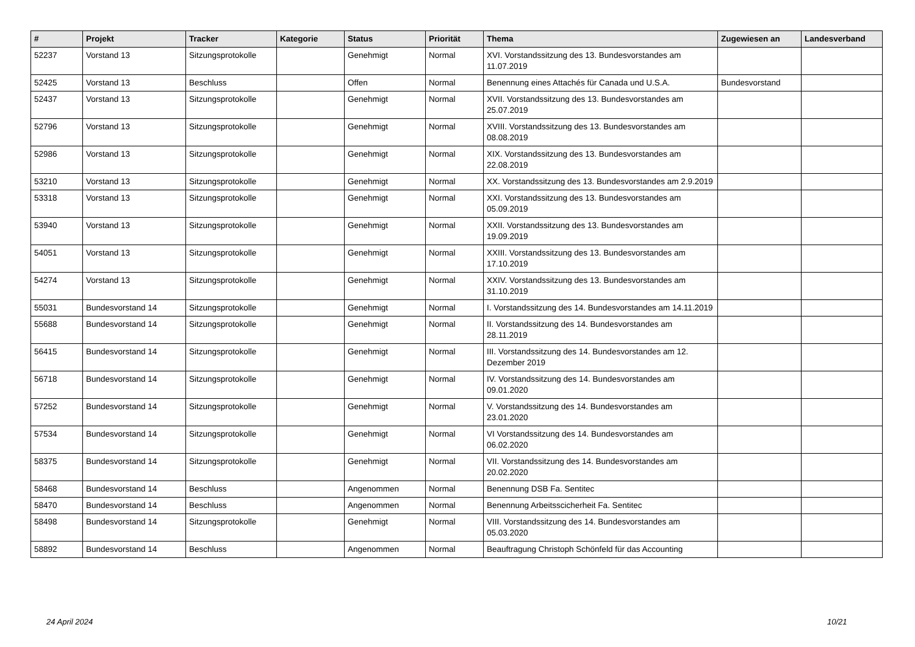| # | Projekt | Tracker | Kategorie | Status | Priorität | Thema | Zugewiesen an | Landesverband |
| --- | --- | --- | --- | --- | --- | --- | --- | --- |
| 52237 | Vorstand 13 | Sitzungsprotokolle | | Genehmigt | Normal | XVI. Vorstandssitzung des 13. Bundesvorstandes am 11.07.2019 | | |
| 52425 | Vorstand 13 | Beschluss | | Offen | Normal | Benennung eines Attachés für Canada und U.S.A. | Bundesvorstand | |
| 52437 | Vorstand 13 | Sitzungsprotokolle | | Genehmigt | Normal | XVII. Vorstandssitzung des 13. Bundesvorstandes am 25.07.2019 | | |
| 52796 | Vorstand 13 | Sitzungsprotokolle | | Genehmigt | Normal | XVIII. Vorstandssitzung des 13. Bundesvorstandes am 08.08.2019 | | |
| 52986 | Vorstand 13 | Sitzungsprotokolle | | Genehmigt | Normal | XIX. Vorstandssitzung des 13. Bundesvorstandes am 22.08.2019 | | |
| 53210 | Vorstand 13 | Sitzungsprotokolle | | Genehmigt | Normal | XX. Vorstandssitzung des 13. Bundesvorstandes am 2.9.2019 | | |
| 53318 | Vorstand 13 | Sitzungsprotokolle | | Genehmigt | Normal | XXI. Vorstandssitzung des 13. Bundesvorstandes am 05.09.2019 | | |
| 53940 | Vorstand 13 | Sitzungsprotokolle | | Genehmigt | Normal | XXII. Vorstandssitzung des 13. Bundesvorstandes am 19.09.2019 | | |
| 54051 | Vorstand 13 | Sitzungsprotokolle | | Genehmigt | Normal | XXIII. Vorstandssitzung des 13. Bundesvorstandes am 17.10.2019 | | |
| 54274 | Vorstand 13 | Sitzungsprotokolle | | Genehmigt | Normal | XXIV. Vorstandssitzung des 13. Bundesvorstandes am 31.10.2019 | | |
| 55031 | Bundesvorstand 14 | Sitzungsprotokolle | | Genehmigt | Normal | I. Vorstandssitzung des 14. Bundesvorstandes am 14.11.2019 | | |
| 55688 | Bundesvorstand 14 | Sitzungsprotokolle | | Genehmigt | Normal | II. Vorstandssitzung des 14. Bundesvorstandes am 28.11.2019 | | |
| 56415 | Bundesvorstand 14 | Sitzungsprotokolle | | Genehmigt | Normal | III. Vorstandssitzung des 14. Bundesvorstandes am 12. Dezember 2019 | | |
| 56718 | Bundesvorstand 14 | Sitzungsprotokolle | | Genehmigt | Normal | IV. Vorstandssitzung des 14. Bundesvorstandes am 09.01.2020 | | |
| 57252 | Bundesvorstand 14 | Sitzungsprotokolle | | Genehmigt | Normal | V. Vorstandssitzung des 14. Bundesvorstandes am 23.01.2020 | | |
| 57534 | Bundesvorstand 14 | Sitzungsprotokolle | | Genehmigt | Normal | VI Vorstandssitzung des 14. Bundesvorstandes am 06.02.2020 | | |
| 58375 | Bundesvorstand 14 | Sitzungsprotokolle | | Genehmigt | Normal | VII. Vorstandssitzung des 14. Bundesvorstandes am 20.02.2020 | | |
| 58468 | Bundesvorstand 14 | Beschluss | | Angenommen | Normal | Benennung DSB Fa. Sentitec | | |
| 58470 | Bundesvorstand 14 | Beschluss | | Angenommen | Normal | Benennung Arbeitsscicherheit Fa. Sentitec | | |
| 58498 | Bundesvorstand 14 | Sitzungsprotokolle | | Genehmigt | Normal | VIII. Vorstandssitzung des 14. Bundesvorstandes am 05.03.2020 | | |
| 58892 | Bundesvorstand 14 | Beschluss | | Angenommen | Normal | Beauftragung Christoph Schönfeld für das Accounting | | |
24 April 2024 10/21